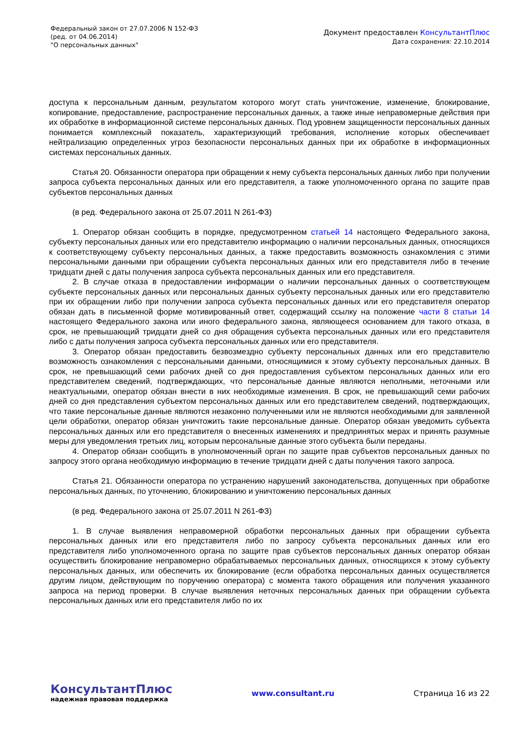Федеральный закон от 27.07.2006 N 152-ФЗ
(ред. от 04.06.2014)
"О персональных данных"
Документ предоставлен КонсультантПлюс
Дата сохранения: 22.10.2014
доступа к персональным данным, результатом которого могут стать уничтожение, изменение, блокирование, копирование, предоставление, распространение персональных данных, а также иные неправомерные действия при их обработке в информационной системе персональных данных. Под уровнем защищенности персональных данных понимается комплексный показатель, характеризующий требования, исполнение которых обеспечивает нейтрализацию определенных угроз безопасности персональных данных при их обработке в информационных системах персональных данных.
Статья 20. Обязанности оператора при обращении к нему субъекта персональных данных либо при получении запроса субъекта персональных данных или его представителя, а также уполномоченного органа по защите прав субъектов персональных данных
(в ред. Федерального закона от 25.07.2011 N 261-ФЗ)
1. Оператор обязан сообщить в порядке, предусмотренном статьей 14 настоящего Федерального закона, субъекту персональных данных или его представителю информацию о наличии персональных данных, относящихся к соответствующему субъекту персональных данных, а также предоставить возможность ознакомления с этими персональными данными при обращении субъекта персональных данных или его представителя либо в течение тридцати дней с даты получения запроса субъекта персональных данных или его представителя.
2. В случае отказа в предоставлении информации о наличии персональных данных о соответствующем субъекте персональных данных или персональных данных субъекту персональных данных или его представителю при их обращении либо при получении запроса субъекта персональных данных или его представителя оператор обязан дать в письменной форме мотивированный ответ, содержащий ссылку на положение части 8 статьи 14 настоящего Федерального закона или иного федерального закона, являющееся основанием для такого отказа, в срок, не превышающий тридцати дней со дня обращения субъекта персональных данных или его представителя либо с даты получения запроса субъекта персональных данных или его представителя.
3. Оператор обязан предоставить безвозмездно субъекту персональных данных или его представителю возможность ознакомления с персональными данными, относящимися к этому субъекту персональных данных. В срок, не превышающий семи рабочих дней со дня предоставления субъектом персональных данных или его представителем сведений, подтверждающих, что персональные данные являются неполными, неточными или неактуальными, оператор обязан внести в них необходимые изменения. В срок, не превышающий семи рабочих дней со дня представления субъектом персональных данных или его представителем сведений, подтверждающих, что такие персональные данные являются незаконно полученными или не являются необходимыми для заявленной цели обработки, оператор обязан уничтожить такие персональные данные. Оператор обязан уведомить субъекта персональных данных или его представителя о внесенных изменениях и предпринятых мерах и принять разумные меры для уведомления третьих лиц, которым персональные данные этого субъекта были переданы.
4. Оператор обязан сообщить в уполномоченный орган по защите прав субъектов персональных данных по запросу этого органа необходимую информацию в течение тридцати дней с даты получения такого запроса.
Статья 21. Обязанности оператора по устранению нарушений законодательства, допущенных при обработке персональных данных, по уточнению, блокированию и уничтожению персональных данных
(в ред. Федерального закона от 25.07.2011 N 261-ФЗ)
1. В случае выявления неправомерной обработки персональных данных при обращении субъекта персональных данных или его представителя либо по запросу субъекта персональных данных или его представителя либо уполномоченного органа по защите прав субъектов персональных данных оператор обязан осуществить блокирование неправомерно обрабатываемых персональных данных, относящихся к этому субъекту персональных данных, или обеспечить их блокирование (если обработка персональных данных осуществляется другим лицом, действующим по поручению оператора) с момента такого обращения или получения указанного запроса на период проверки. В случае выявления неточных персональных данных при обращении субъекта персональных данных или его представителя либо по их
КонсультантПлюс
надежная правовая поддержка
www.consultant.ru Страница 16 из 22